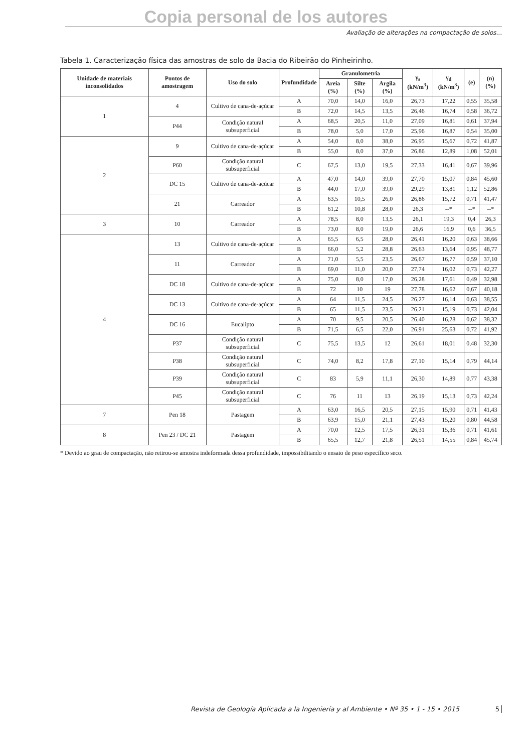Copia personal de los autores
Avaliação de alterações na compactação de solos...
Tabela 1. Caracterização física das amostras de solo da Bacia do Ribeirão do Pinheirinho.
| Unidade de materiais inconsolidados | Pontos de amostragem | Uso do solo | Profundidade | Granulometria | | | γ<sub>s</sub> (kN/m<sup>3</sup>) | γ<sub>d</sub> (kN/m<sup>3</sup>) | (e) | (n) (%) |
| --- | --- | --- | --- | --- | --- | --- | --- | --- | --- | --- |
| | | | | Areia (%) | Silte (%) | Argila (%) | | | | |
| 1 | 4 | Cultivo de cana-de-açúcar | A | 70,0 | 14,0 | 16,0 | 26,73 | 17,22 | 0,55 | 35,58 |
| | | | B | 72,0 | 14,5 | 13,5 | 26,46 | 16,74 | 0,58 | 36,72 |
| | P44 | Condição natural subsuperficial | A | 68,5 | 20,5 | 11,0 | 27,09 | 16,81 | 0,61 | 37,94 |
| | | | B | 78,0 | 5,0 | 17,0 | 25,96 | 16,87 | 0,54 | 35,00 |
| 2 | 9 | Cultivo de cana-de-açúcar | A | 54,0 | 8,0 | 38,0 | 26,95 | 15,67 | 0,72 | 41,87 |
| | | | B | 55,0 | 8,0 | 37,0 | 26,86 | 12,89 | 1,08 | 52,01 |
| | P60 | Condição natural subsuperficial | C | 67,5 | 13,0 | 19,5 | 27,33 | 16,41 | 0,67 | 39,96 |
| | DC 15 | Cultivo de cana-de-açúcar | A | 47,0 | 14,0 | 39,0 | 27,70 | 15,07 | 0,84 | 45,60 |
| | | | B | 44,0 | 17,0 | 39,0 | 29,29 | 13,81 | 1,12 | 52,86 |
| | 21 | Carreador | A | 63,5 | 10,5 | 26,0 | 26,86 | 15,72 | 0,71 | 41,47 |
| | | | B | 61,2 | 10,8 | 28,0 | 26,3 | --* | --* | --* |
| 3 | 10 | Carreador | A | 78,5 | 8,0 | 13,5 | 26,1 | 19,3 | 0,4 | 26,3 |
| | | | B | 73,0 | 8,0 | 19,0 | 26,6 | 16,9 | 0,6 | 36,5 |
| 4 | 13 | Cultivo de cana-de-açúcar | A | 65,5 | 6,5 | 28,0 | 26,41 | 16,20 | 0,63 | 38,66 |
| | | | B | 66,0 | 5,2 | 28,8 | 26,63 | 13,64 | 0,95 | 48,77 |
| | 11 | Carreador | A | 71,0 | 5,5 | 23,5 | 26,67 | 16,77 | 0,59 | 37,10 |
| | | | B | 69,0 | 11,0 | 20,0 | 27,74 | 16,02 | 0,73 | 42,27 |
| | DC 18 | Cultivo de cana-de-açúcar | A | 75,0 | 8,0 | 17,0 | 26,28 | 17,61 | 0,49 | 32,98 |
| | | | B | 72 | 10 | 19 | 27,78 | 16,62 | 0,67 | 40,18 |
| | DC 13 | Cultivo de cana-de-açúcar | A | 64 | 11,5 | 24,5 | 26,27 | 16,14 | 0,63 | 38,55 |
| | | | B | 65 | 11,5 | 23,5 | 26,21 | 15,19 | 0,73 | 42,04 |
| | DC 16 | Eucalipto | A | 70 | 9,5 | 20,5 | 26,40 | 16,28 | 0,62 | 38,32 |
| | | | B | 71,5 | 6,5 | 22,0 | 26,91 | 25,63 | 0,72 | 41,92 |
| | P37 | Condição natural subsuperficial | C | 75,5 | 13,5 | 12 | 26,61 | 18,01 | 0,48 | 32,30 |
| | P38 | Condição natural subsuperficial | C | 74,0 | 8,2 | 17,8 | 27,10 | 15,14 | 0,79 | 44,14 |
| | P39 | Condição natural subsuperficial | C | 83 | 5,9 | 11,1 | 26,30 | 14,89 | 0,77 | 43,38 |
| | P45 | Condição natural subsuperficial | C | 76 | 11 | 13 | 26,19 | 15,13 | 0,73 | 42,24 |
| 7 | Pen 18 | Pastagem | A | 63,0 | 16,5 | 20,5 | 27,15 | 15,90 | 0,71 | 41,43 |
| | | | B | 63,9 | 15,0 | 21,1 | 27,43 | 15,20 | 0,80 | 44,58 |
| 8 | Pen 23 / DC 21 | Pastagem | A | 70,0 | 12,5 | 17,5 | 26,31 | 15,36 | 0,71 | 41,61 |
| | | | B | 65,5 | 12,7 | 21,8 | 26,51 | 14,55 | 0,84 | 45,74 |
* Devido ao grau de compactação, não retirou-se amostra indeformada dessa profundidade, impossibilitando o ensaio de peso específico seco.
Revista de Geología Aplicada a la Ingeniería y al Ambiente • Nº 35 • 1 - 15 • 2015
5